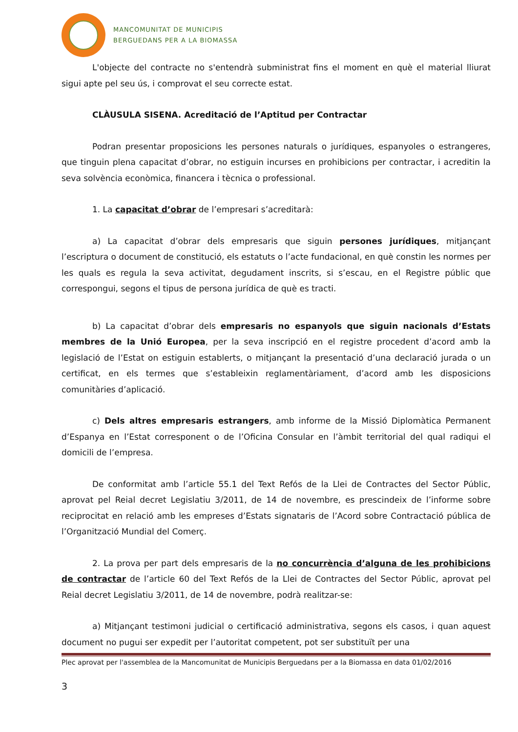MANCOMUNITAT DE MUNICIPIS
BERGUEDANS PER A LA BIOMASSA
L'objecte del contracte no s'entendrà subministrat fins el moment en què el material lliurat sigui apte pel seu ús, i comprovat el seu correcte estat.
CLÀUSULA SISENA. Acreditació de l’Aptitud per Contractar
Podran presentar proposicions les persones naturals o jurídiques, espanyoles o estrangeres, que tinguin plena capacitat d’obrar, no estiguin incurses en prohibicions per contractar, i acreditin la seva solvència econòmica, financera i tècnica o professional.
1. La capacitat d’obrar de l’empresari s’acreditarà:
a) La capacitat d’obrar dels empresaris que siguin persones jurídiques, mitjançant l’escriptura o document de constitució, els estatuts o l’acte fundacional, en què constin les normes per les quals es regula la seva activitat, degudament inscrits, si s’escau, en el Registre públic que correspongui, segons el tipus de persona jurídica de què es tracti.
b) La capacitat d’obrar dels empresaris no espanyols que siguin nacionals d’Estats membres de la Unió Europea, per la seva inscripció en el registre procedent d’acord amb la legislació de l’Estat on estiguin establerts, o mitjançant la presentació d’una declaració jurada o un certificat, en els termes que s’estableixin reglamentàriament, d’acord amb les disposicions comunitàries d’aplicació.
c) Dels altres empresaris estrangers, amb informe de la Missió Diplomàtica Permanent d’Espanya en l’Estat corresponent o de l’Oficina Consular en l’àmbit territorial del qual radiqui el domicili de l’empresa.
De conformitat amb l’article 55.1 del Text Refós de la Llei de Contractes del Sector Públic, aprovat pel Reial decret Legislatiu 3/2011, de 14 de novembre, es prescindeix de l’informe sobre reciprocitat en relació amb les empreses d’Estats signataris de l’Acord sobre Contractació pública de l’Organització Mundial del Comerç.
2. La prova per part dels empresaris de la no concurrència d’alguna de les prohibicions de contractar de l’article 60 del Text Refós de la Llei de Contractes del Sector Públic, aprovat pel Reial decret Legislatiu 3/2011, de 14 de novembre, podrà realitzar-se:
a) Mitjançant testimoni judicial o certificació administrativa, segons els casos, i quan aquest document no pugui ser expedit per l’autoritat competent, pot ser substituït per una
Plec aprovat per l'assemblea de la Mancomunitat de Municipis Berguedans per a la Biomassa en data 01/02/2016
3